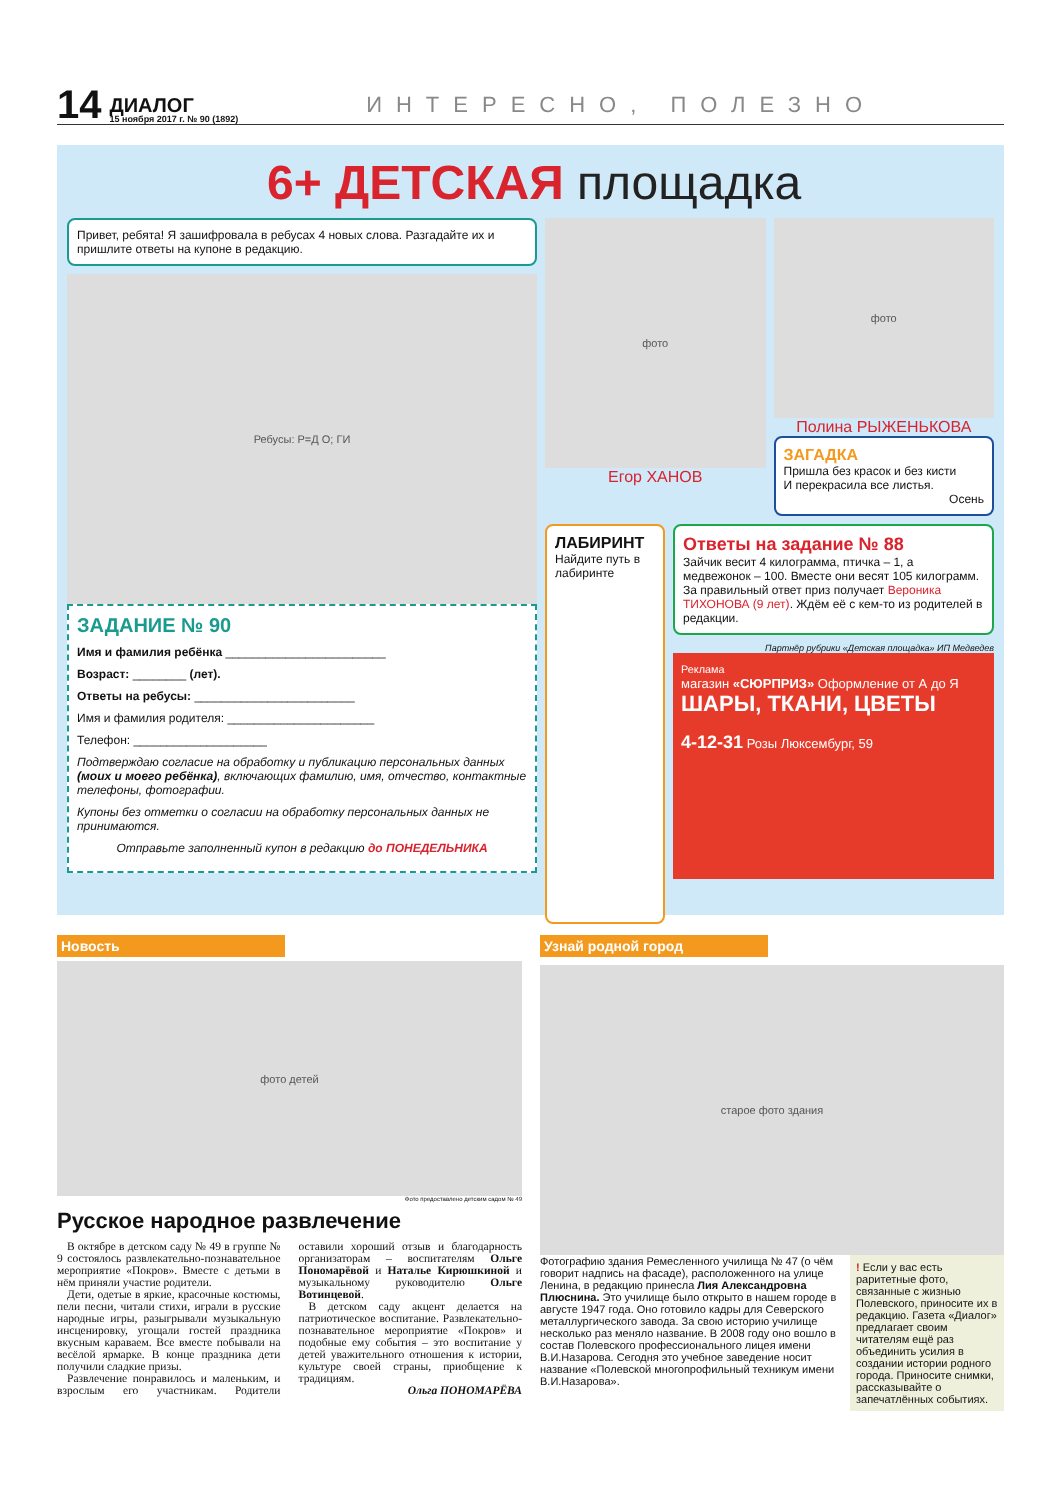14
ДИАЛОГ
15 ноября 2017 г. № 90 (1892)
ИНТЕРЕСНО, ПОЛЕЗНО
6+ ДЕТСКАЯ площадка
Привет, ребята! Я зашифровала в ребусах 4 новых слова. Разгадайте их и пришлите ответы на купоне в редакцию.
Ребусы: Р=Д О; ГИ
ЗАДАНИЕ № 90
Имя и фамилия ребёнка ________________________
Возраст: ________ (лет).
Ответы на ребусы: ________________________
Имя и фамилия родителя: ______________________
Телефон: ____________________
Подтверждаю согласие на обработку и публикацию персональных данных (моих и моего ребёнка), включающих фамилию, имя, отчество, контактные телефоны, фотографии.
Купоны без отметки о согласии на обработку персональных данных не принимаются.
Отправьте заполненный купон в редакцию до ПОНЕДЕЛЬНИКА
фото
Егор ХАНОВ
фото
Полина РЫЖЕНЬКОВА
ЗАГАДКА
Пришла без красок и без кисти
И перекрасила все листья.
Осень
ЛАБИРИНТ
Найдите путь в лабиринте
Ответы на задание № 88
Зайчик весит 4 килограмма, птичка – 1, а медвежонок – 100. Вместе они весят 105 килограмм.
За правильный ответ приз получает Вероника ТИХОНОВА (9 лет). Ждём её с кем-то из родителей в редакции.
Партнёр рубрики «Детская площадка» ИП Медведев
Реклама
магазин «СЮРПРИЗ» Оформление от А до Я
ШАРЫ, ТКАНИ, ЦВЕТЫ
4-12-31 Розы Люксембург, 59
Новость
фото детей
Фото предоставлено детским садом № 49
Русское народное развлечение
В октябре в детском саду № 49 в группе № 9 состоялось развлекательно-познавательное мероприятие «Покров». Вместе с детьми в нём приняли участие родители.
Дети, одетые в яркие, красочные костюмы, пели песни, читали стихи, играли в русские народные игры, разыгрывали музыкальную инсценировку, угощали гостей праздника вкусным караваем. Все вместе побывали на весёлой ярмарке. В конце праздника дети получили сладкие призы.
Развлечение понравилось и маленьким, и взрослым его участникам. Родители оставили хороший отзыв и благодарность организаторам – воспитателям Ольге Пономарёвой и Наталье Кирюшкиной и музыкальному руководителю Ольге Вотинцевой.
В детском саду акцент делается на патриотическое воспитание. Развлекательно-познавательное мероприятие «Покров» и подобные ему события – это воспитание у детей уважительного отношения к истории, культуре своей страны, приобщение к традициям.
Ольга ПОНОМАРЁВА
Узнай родной город
старое фото здания
Фотографию здания Ремесленного училища № 47 (о чём говорит надпись на фасаде), расположенного на улице Ленина, в редакцию принесла Лия Александровна Плюснина. Это училище было открыто в нашем городе в августе 1947 года. Оно готовило кадры для Северского металлургического завода. За свою историю училище несколько раз меняло название. В 2008 году оно вошло в состав Полевского профессионального лицея имени В.И.Назарова. Сегодня это учебное заведение носит название «Полевской многопрофильный техникум имени В.И.Назарова».
! Если у вас есть раритетные фото, связанные с жизнью Полевского, приносите их в редакцию. Газета «Диалог» предлагает своим читателям ещё раз объединить усилия в создании истории родного города. Приносите снимки, рассказывайте о запечатлённых событиях.